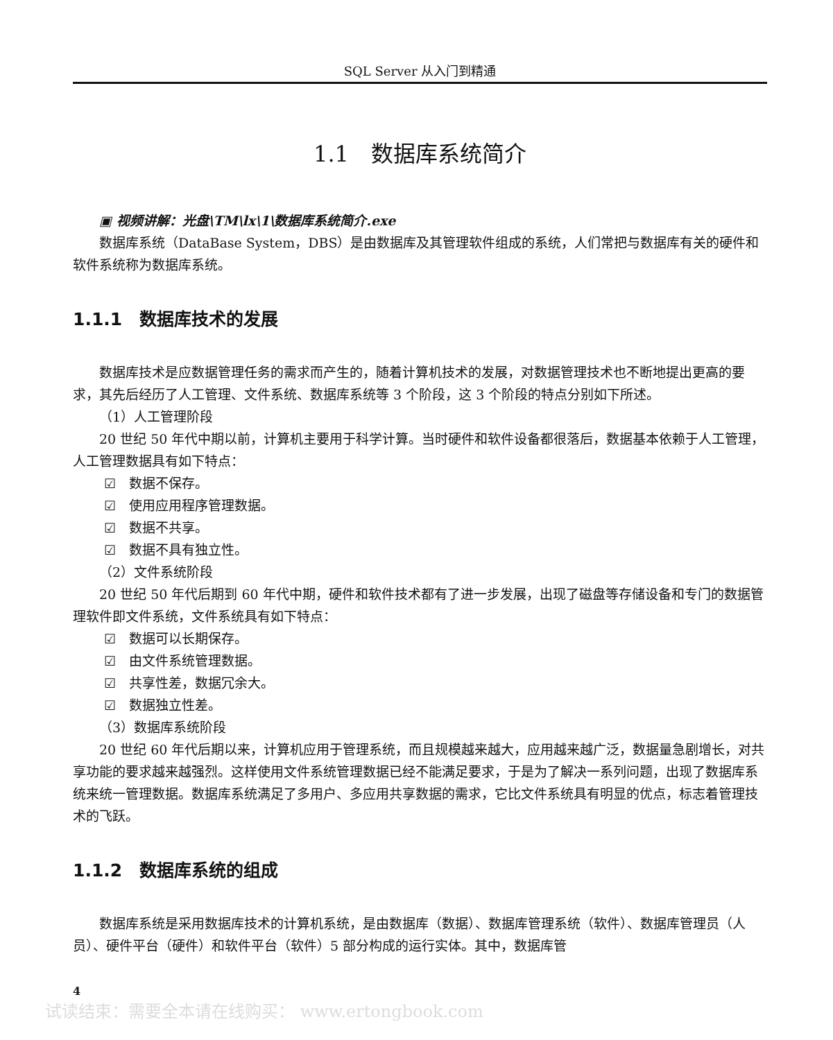SQL Server 从入门到精通
1.1　数据库系统简介
▣ 视频讲解：光盘\TM\lx\1\数据库系统简介.exe
数据库系统（DataBase System，DBS）是由数据库及其管理软件组成的系统，人们常把与数据库有关的硬件和软件系统称为数据库系统。
1.1.1　数据库技术的发展
数据库技术是应数据管理任务的需求而产生的，随着计算机技术的发展，对数据管理技术也不断地提出更高的要求，其先后经历了人工管理、文件系统、数据库系统等 3 个阶段，这 3 个阶段的特点分别如下所述。
（1）人工管理阶段
20 世纪 50 年代中期以前，计算机主要用于科学计算。当时硬件和软件设备都很落后，数据基本依赖于人工管理，人工管理数据具有如下特点：
☑　数据不保存。
☑　使用应用程序管理数据。
☑　数据不共享。
☑　数据不具有独立性。
（2）文件系统阶段
20 世纪 50 年代后期到 60 年代中期，硬件和软件技术都有了进一步发展，出现了磁盘等存储设备和专门的数据管理软件即文件系统，文件系统具有如下特点：
☑　数据可以长期保存。
☑　由文件系统管理数据。
☑　共享性差，数据冗余大。
☑　数据独立性差。
（3）数据库系统阶段
20 世纪 60 年代后期以来，计算机应用于管理系统，而且规模越来越大，应用越来越广泛，数据量急剧增长，对共享功能的要求越来越强烈。这样使用文件系统管理数据已经不能满足要求，于是为了解决一系列问题，出现了数据库系统来统一管理数据。数据库系统满足了多用户、多应用共享数据的需求，它比文件系统具有明显的优点，标志着管理技术的飞跃。
1.1.2　数据库系统的组成
数据库系统是采用数据库技术的计算机系统，是由数据库（数据）、数据库管理系统（软件）、数据库管理员（人员）、硬件平台（硬件）和软件平台（软件）5 部分构成的运行实体。其中，数据库管
4
试读结束：需要全本请在线购买： www.ertongbook.com